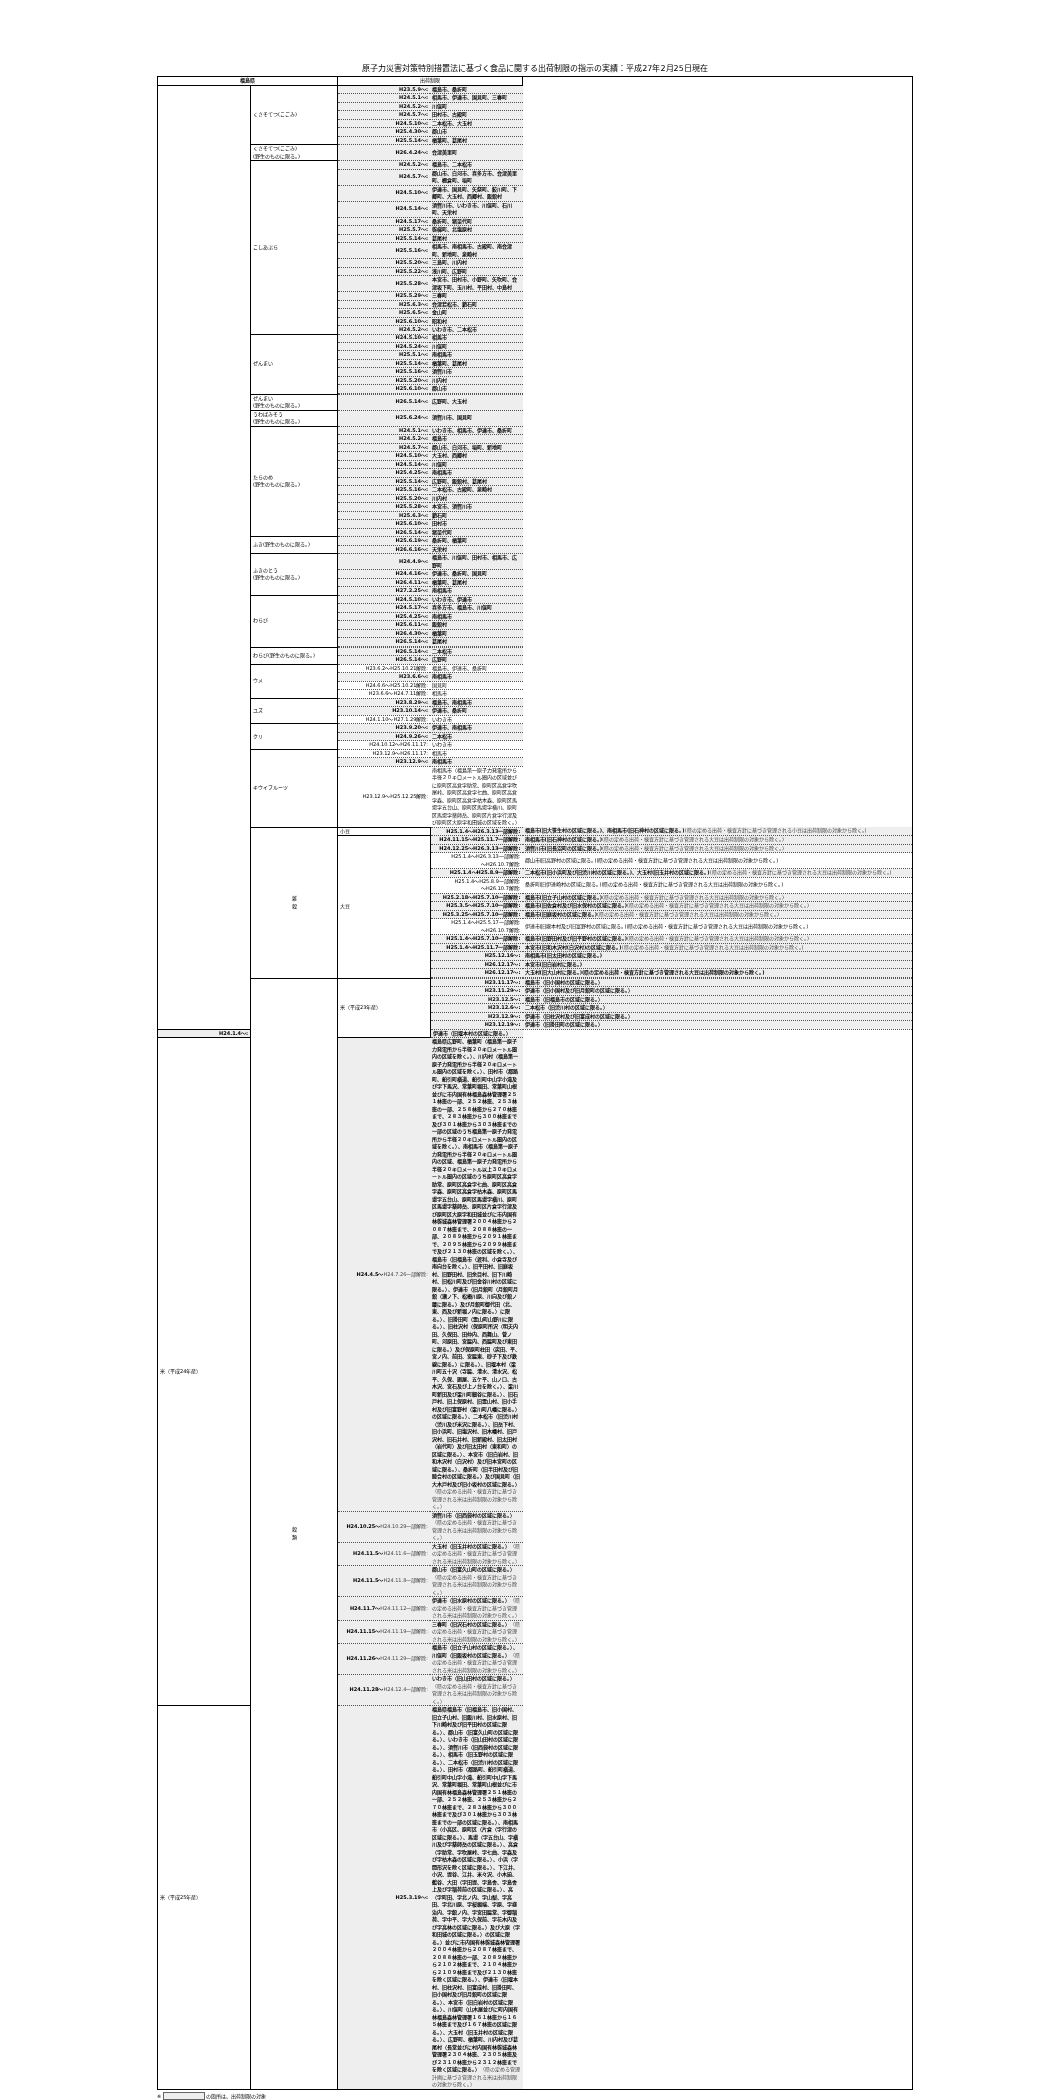原子力災害対策特別措置法に基づく食品に関する出荷制限の指示の実績：平成27年2月25日現在
| 福島県 | | 出荷制限 | | |
| --- | --- | --- | --- | --- |
| | くさそてつ(こごみ) | H23.5.9～: | 福島市、桑折町 | |
| | | H24.5.1～: | 相馬市、伊達市、国見町、三春町 | |
| | | H24.5.2～: | 川俣町 | |
| | | H24.5.7～: | 田村市、古殿町 | |
| | | H24.5.10～: | 二本松市、大玉村 | |
| | | H25.4.30～: | 郡山市 | |
| | | H25.5.14～: | 楢葉町、葛尾村 | |
| | くさそてつ(こごみ) (野生のものに限る。) | H26.4.24～: | 会津美里町 | |
| | こしあぶら | H24.5.2～: | 福島市、二本松市 | |
| | | H24.5.7～: | 郡山市、白河市、喜多方市、会津美里町、棚倉町、塙町 | |
| | | H24.5.10～: | 伊達市、国見町、矢祭町、鮫川町、下郷町、大玉村、西郷村、飯舘村 | |
| | | H24.5.14～: | 須賀川市、いわき市、川俣町、石川町、天栄村 | |
| | | H24.5.17～: | 桑折町、猪苗代町 | |
| | | H25.5.7～: | 磐梯町、北塩原村 | |
| | | H25.5.14～: | 葛尾村 | |
| | | H25.5.16～: | 相馬市、南相馬市、古殿町、南会津町、新地町、泉崎村 | |
| | | H25.5.20～: | 三島町、川内村 | |
| | | H25.5.22～: | 浅川町、広野町 | |
| | | H25.5.28～: | 本宮市、田村市、小野町、矢吹町、会津坂下町、玉川村、平田村、中島村 | |
| | | H25.5.29～: | 三春町 | |
| | | H25.6.3～: | 会津若松市、鏡石町 | |
| | | H25.6.5～: | 金山町 | |
| | | H25.6.10～: | 昭和村 | |
| | | H24.5.2～: | いわき市、二本松市 | |
| | ぜんまい | H24.5.10～: | 相馬市 | |
| | | H24.5.24～: | 川俣町 | |
| | | H25.5.1～: | 南相馬市 | |
| | | H25.5.14～: | 楢葉町、葛尾村 | |
| | | H25.5.16～: | 須賀川市 | |
| | | H25.5.20～: | 川内村 | |
| | | H25.6.10～: | 郡山市 | |
| | ぜんまい (野生のものに限る。) | H26.5.14～: | 広野町、大玉村 | |
| | うわばみそう (野生のものに限る。) | H25.6.24～: | 須賀川市、国見町 | |
| | たらのめ (野生のものに限る。) | H24.5.1～: | いわき市、相馬市、伊達市、桑折町 | |
| | | H24.5.2～: | 福島市 | |
| | | H24.5.7～: | 郡山市、白河市、塙町、新地町 | |
| | | H24.5.10～: | 大玉村、西郷村 | |
| | | H24.5.14～: | 川俣町 | |
| | | H25.4.25～: | 南相馬市 | |
| | | H25.5.14～: | 広野町、飯舘村、葛尾村 | |
| | | H25.5.16～: | 二本松市、古殿町、泉崎村 | |
| | | H25.5.20～: | 川内村 | |
| | | H25.5.28～: | 本宮市、須賀川市 | |
| | | H25.6.3～: | 鏡石町 | |
| | | H25.6.10～: | 田村市 | |
| | | H26.5.14～: | 猪苗代町 | |
| | ふき(野生のものに限る。) | H25.6.19～: | 桑折町、楢葉町 | |
| | | H26.6.16～: | 天栄村 | |
| | ふきのとう (野生のものに限る。) | H24.4.9～: | 福島市、川俣町、田村市、相馬市、広野町 | |
| | | H24.4.16～: | 伊達市、桑折町、国見町 | |
| | | H26.4.11～: | 楢葉町、葛尾村 | |
| | | H27.2.25～: | 南相馬市 | |
| | わらび | H24.5.10～: | いわき市、伊達市 | |
| | | H24.5.17～: | 喜多方市、福島市、川俣町 | |
| | | H25.4.25～: | 南相馬市 | |
| | | H25.6.11～: | 飯舘村 | |
| | | H26.4.30～: | 楢葉町 | |
| | | H26.5.14～: | 葛尾村 | |
| | わらび(野生のものに限る。) | H26.5.14～: | 二本松市 | |
| | | H26.5.14～: | 広野町 | |
| | ウメ | H23.6.2～H25.10.21解除: | 福島市、伊達市、桑折町 | |
| | | H23.6.6～: | 南相馬市 | |
| | | H24.6.6～H25.10.21解除: | 国見町 | |
| | | H23.6.6～H24.7.11解除: | 相馬市 | |
| | ユズ | H23.8.29～: | 福島市、南相馬市 | |
| | | H23.10.14～: | 伊達市、桑折町 | |
| | | H24.1.10～H27.1.29解除: | いわき市 | |
| | クリ | H23.9.20～: | 伊達市、南相馬市 | |
| | | H24.9.26～: | 二本松市 | |
| | | H24.10.12～H26.11.17: | いわき市 | |
| | キウイフルーツ | H23.12.9～H26.11.17: | 相馬市 | |
| | | H23.12.9～: | 南相馬市 | |
| | | H23.12.9～H25.12.25解除: | 南相馬市（福島第一原子力発電所から半径２０キロメートル圏内の区域並びに原町区高倉字助常、原町区高倉字吹屋峠、原町区高倉字七曲、原町区高倉字森、原町区高倉字枯木森、原町区馬場字五台山、原町区馬場字横川、原町区馬場字薬師岳、原町区片倉字行津及び原町区大原字和田城の区域を除く。） | |
| | 雑 穀 | 小豆 | H25.1.4～H26.3.13一部解除: | 福島市(旧大笹生村の区域に限る。)、南相馬市(旧石神村の区域に限る。) (県の定める出荷・検査方針に基づき管理される小豆は出荷制限の対象から除く。) |
| | | 大豆 | H24.11.15～H25.11.7一部解除: | 南相馬市(旧石神村の区域に限る。) (県の定める出荷・検査方針に基づき管理される大豆は出荷制限の対象から除く。) |
| | | | H24.12.25～H26.3.13一部解除: | 須賀川市(旧長沼町の区域に限る。) (県の定める出荷・検査方針に基づき管理される大豆は出荷制限の対象から除く。) |
| | | | H25.1.4～H26.3.13一部解除: ～H26.10.7解除: | 郡山市(旧高野村の区域に限る。)(県の定める出荷・検査方針に基づき管理される大豆は出荷制限の対象から除く。) |
| | | | H25.1.4～H25.8.9一部解除: | 二本松市(旧小浜町及び旧渋川村の区域に限る。)、大玉村(旧玉井村の区域に限る。) (県の定める出荷・検査方針に基づき管理される大豆は出荷制限の対象から除く。) |
| | | | H25.1.4～H25.8.9一部解除: ～H26.10.7解除: | 桑折町(旧伊達崎村の区域に限る。)(県の定める出荷・検査方針に基づき管理される大豆は出荷制限の対象から除く。) |
| | | | H25.2.18～H25.7.10一部解除: | 福島市(旧立子山村の区域に限る。) (県の定める出荷・検査方針に基づき管理される大豆は出荷制限の対象から除く。) |
| | | | H25.3.5～H25.7.10一部解除: | 福島市(旧佐倉村及び旧水保村の区域に限る。) (県の定める出荷・検査方針に基づき管理される大豆は出荷制限の対象から除く。) |
| | | | H25.3.25～H25.7.10一部解除: | 福島市(旧庭坂村の区域に限る。) (県の定める出荷・検査方針に基づき管理される大豆は出荷制限の対象から除く。) |
| | | | H25.1.4～H25.5.17一部解除: ～H26.10.7解除: | 伊達市(旧堰本村及び旧富野村の区域に限る。)(県の定める出荷・検査方針に基づき管理される大豆は出荷制限の対象から除く。) |
| | | | H25.1.4～H25.7.10一部解除: | 福島市(旧野田村及び旧平野村の区域に限る。) (県の定める出荷・検査方針に基づき管理される大豆は出荷制限の対象から除く。) |
| | | | H25.1.4～H25.11.7一部解除: | 本宮市(旧和木沢村(白沢村)の区域に限る。) (県の定める出荷・検査方針に基づき管理される大豆は出荷制限の対象から除く。) |
| | | | H25.12.16～: | 南相馬市(旧太田村の区域に限る。) |
| | | | H26.12.17～: | 本宮市(旧白岩村に限る。) |
| | | | H26.12.17～: | 大玉村(旧大山村に限る。)(県の定める出荷・検査方針に基づき管理される大豆は出荷制限の対象から除く。) |
| | 穀 類 | 米（平成23年産） | H23.11.17～: | 福島市（旧小国村の区域に限る。） |
| | | | H23.11.29～: | 伊達市（旧小国村及び旧月舘町の区域に限る。） |
| | | | H23.12.5～: | 福島市（旧福島市の区域に限る。） |
| | | | H23.12.6～: | 二本松市（旧渋川村の区域に限る。） |
| | | | H23.12.9～: | 伊達市（旧柱沢村及び旧富成村の区域に限る。） |
| | | | H23.12.19～: | 伊達市（旧掛田町の区域に限る。） |
| H24.1.4～: | | | 伊達市（旧堰本村の区域に限る。） | |
| 米（平成24年産） | | H24.4.5～ H24.7.26一部解除: | 福島県広野町、楢葉町（福島第一原子力発電所から半径２０キロメートル圏内の区域を除く。）、川内村（福島第一原子力発電所から半径２０キロメートル圏内の区域を除く。）、田村市（都路町、船引町横道、船引町中山字小滝及び字下馬沢、常葉町堀田、常葉町山根並びに市内国有林福島森林管理署２５１林班の一部、２５２林班、２５３林班の一部、２５８林班から２７０林班まで、２８３林班から３００林班まで及び３０１林班から３０３林班までの一部の区域のうち福島第一原子力発電所から半径２０キロメートル圏内の区域を除く。）、南相馬市（福島第一原子力発電所から半径２０キロメートル圏内の区域、福島第一原子力発電所から半径２０キロメートル以上３０キロメートル圏内の区域のうち原町区高倉字助常、原町区高倉字七曲、原町区高倉字森、原町区高倉字枯木森、原町区馬場字五台山、原町区馬場字横川、原町区馬場字薬師岳、原町区片倉字行津及び原町区大原字和田城並びに市内国有林磐城森林管理署２００４林班から２０８７林班まで、２０８８林班の一部、２０８９林班から２０９１林班まで、２０９５林班から２０９９林班まで及び２１３０林班の区域を除く。）、福島市（旧福島市（渡利、小倉寺及び南向台を除く。）、旧平田村、旧庭坂村、旧野田村、旧余目村、旧下川崎村、旧松川町及び旧金谷川村の区域に限る。）、伊達市（旧月舘町（月舘町月舘（瀬ノ下、松橋川原、川向及び舘ノ腰に限る。）及び月舘町御代田（北、東、西及び新堀ノ内に限る。）に限る。）、旧掛田町（霊山町山野川に限る。）、旧柱沢村（保原町所沢（明夫内田、久保田、田仲内、西舞山、菅ノ町、河原田、宮脇内、西脇町及び東田に限る。）及び保原町柱田（炭田、平、宮ノ内、前田、宮脇東、砂子下及び鉄線に限る。）に限る。）、旧堰本村（梁川町五十沢（寺脇、清水、清水沢、松平、久保、廻屋、五ケ平、山ノ口、古木沢、宮石及び上ノ台を除く。）、梁川町新田及び梁川町細谷に限る。）、旧石戸村、旧上保原村、旧霊山村、旧小手村及び旧富野村（梁川町八幡に限る。）の区域に限る。）、二本松市（旧渋川村（渋川及び米沢に限る。）、旧岳下村、旧小浜町、旧塩沢村、旧木幡村、旧戸沢村、旧石井村、旧新殿村、旧太田村（岩代町）及び旧太田村（東和町）の区域に限る。）、本宮市（旧白岩村、旧和木沢村（白沢村）及び旧本宮町の区域に限る。）、桑折町（旧半田村及び旧睦合村の区域に限る。）及び国見町（旧大木戸村及び旧小坂村の区域に限る。） （県の定める出荷・検査方針に基づき管理される米は出荷制限の対象から除く。） | |
| | | H24.10.25～ H24.10.29一部解除: | 須賀川市（旧西袋村の区域に限る。） （県の定める出荷・検査方針に基づき管理される米は出荷制限の対象から除く。） | |
| | | H24.11.5～ H24.11.6一部解除: | 大玉村（旧玉井村の区域に限る。） （県の定める出荷・検査方針に基づき管理される米は出荷制限の対象から除く。） | |
| | | H24.11.5～ H24.11.8一部解除: | 郡山市（旧富久山町の区域に限る。） （県の定める出荷・検査方針に基づき管理される米は出荷制限の対象から除く。） | |
| | | H24.11.7～ H24.11.12一部解除: | 伊達市（旧水原村の区域に限る。） （県の定める出荷・検査方針に基づき管理される米は出荷制限の対象から除く。） | |
| | | H24.11.15～ H24.11.19一部解除: | 三春町（旧沢石村の区域に限る。） （県の定める出荷・検査方針に基づき管理される米は出荷制限の対象から除く。） | |
| | | H24.11.26～ H24.11.29一部解除: | 福島市（旧立子山村の区域に限る。）、川俣町（旧飯坂村の区域に限る。） （県の定める出荷・検査方針に基づき管理される米は出荷制限の対象から除く。） | |
| | | H24.11.28～ H24.12.4一部解除: | いわき市（旧山田村の区域に限る。） （県の定める出荷・検査方針に基づき管理される米は出荷制限の対象から除く。） | |
| 米（平成25年産） | | H25.3.19～: | 福島県福島市（旧福島市、旧小国村、旧立子山村、旧飯川村、旧水原村、旧下川崎村及び旧平田村の区域に限る。）、郡山市（旧富久山町の区域に限る。）、いわき市（旧山田村の区域に限る。）、須賀川市（旧西袋村の区域に限る。）、相馬市（旧玉野村の区域に限る。）、二本松市（旧渋川村の区域に限る。）、田村市（都路町、船引町横道、船引町中山字小滝、船引町中山字下馬沢、常葉町堀田、常葉町山根並びに市内国有林福島森林管理署２５１林班の一部、２５２林班、２５３林班から２７０林班まで、２８３林班から３００林班まで及び３０１林班から３０３林班までの一部の区域に限る。）、南相馬市（小高区、原町区（片倉（字行津の区域に限る。）、馬場（字五台山、字横川及び字薬師岳の区域に限る。）、高倉（字助常、字吹屋峠、字七曲、字森及び字枯木森の区域に限る。）、小浜（字間形沢を除く区域に限る。）、下江井、小沢、堤谷、江井、米々沢、小木廹、鶴谷、大田（字田堤、字島舎、字島舎上及び字稲荷前の区域に限る。）、高（字町田、字北ノ内、字山梨、字高田、字北川原、字桜掘端、字原、字様治内、字館ノ内、字宮田脇堂、字御稲荷、字中平、字大久保前、字花木内及び字高林の区域に限る。）及び大原（字和田城の区域に限る。）の区域に限る。）並びに市内国有林磐城森林管理署２００４林班から２０８７林班まで、２０８８林班の一部、２０８９林班から２１０２林班まで、２１０４林班から２１０９林班まで及び２１３０林班を除く区域に限る。）、伊達市（旧堰本村、旧柱沢村、旧富成村、旧掛田町、旧小国村及び旧月舘町の区域に限る。）、本宮市（旧白岩村の区域に限る。）、川俣町（山木屋並びに町内国有林福島森林管理署１６１林班から１６５林班まで及び１６７林班の区域に限る。）、大玉村（旧玉井村の区域に限る。）、広野町、楢葉町、川内村及び葛尾村（長堂並びに村内国有林磐城森林管理署２３０４林班、２３０５林班及び２３１０林班から２３１２林班までを除く区域に限る。） （県の定める管理計画に基づき管理される米は出荷制限の対象から除く。） | |
※ の箇所は、出荷制限の対象